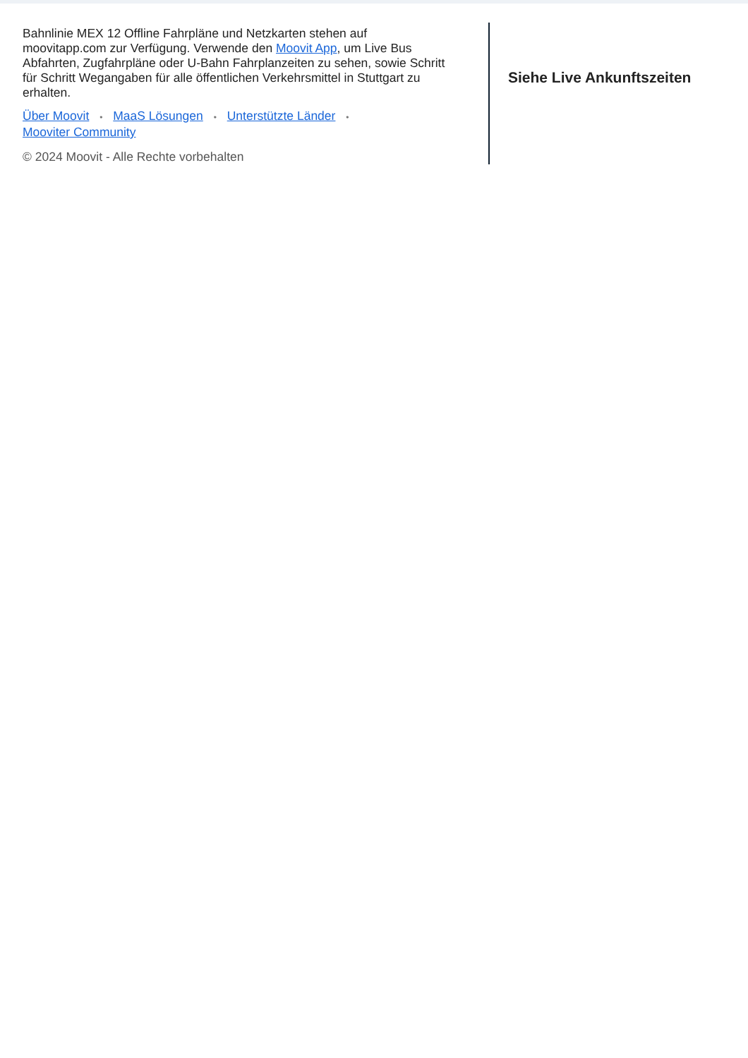Bahnlinie MEX 12 Offline Fahrpläne und Netzkarten stehen auf moovitapp.com zur Verfügung. Verwende den Moovit App, um Live Bus Abfahrten, Zugfahrpläne oder U-Bahn Fahrplanzeiten zu sehen, sowie Schritt für Schritt Wegangaben für alle öffentlichen Verkehrsmittel in Stuttgart zu erhalten.
Über Moovit • MaaS Lösungen • Unterstützte Länder •
Mooviter Community
© 2024 Moovit - Alle Rechte vorbehalten
Siehe Live Ankunftszeiten